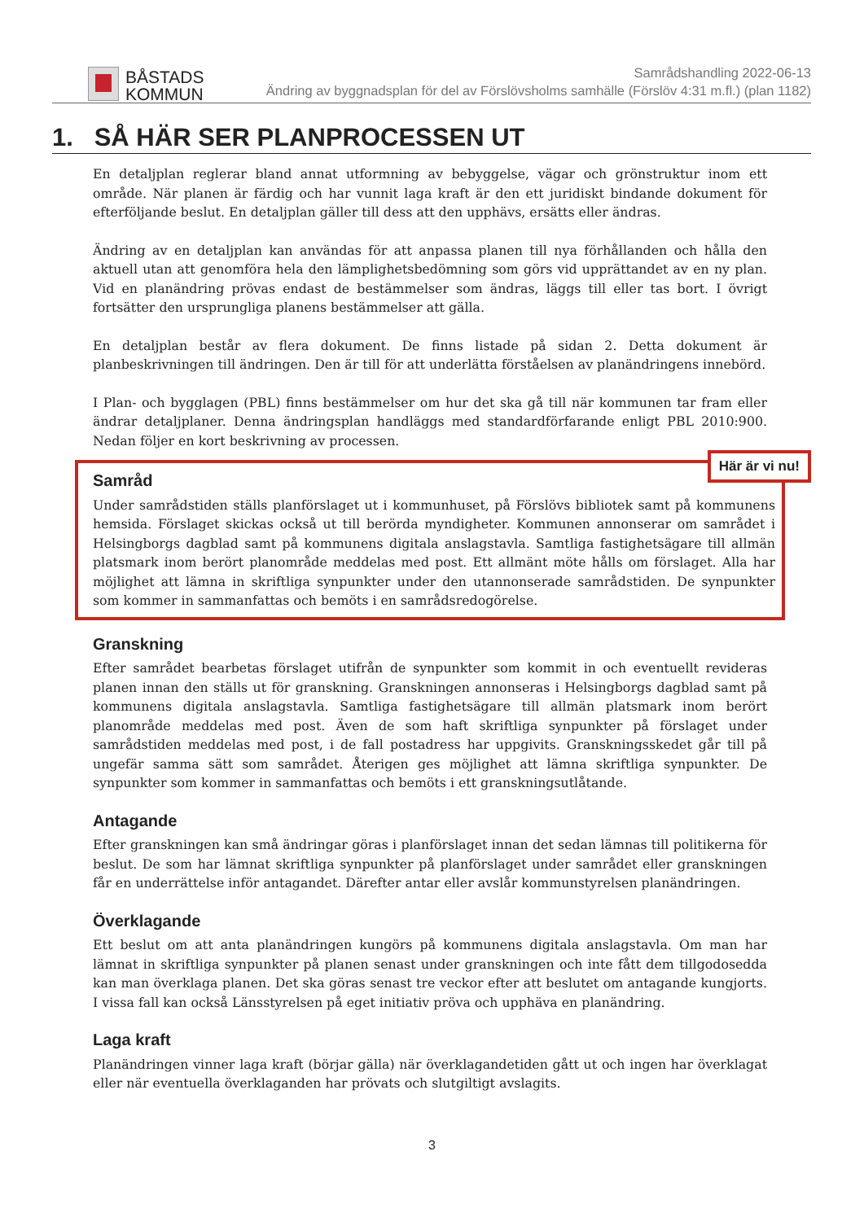BÅSTADS
KOMMUN
Samrådshandling 2022-06-13
Ändring av byggnadsplan för del av Förslövsholms samhälle (Förslöv 4:31 m.fl.) (plan 1182)
1. SÅ HÄR SER PLANPROCESSEN UT
En detaljplan reglerar bland annat utformning av bebyggelse, vägar och grönstruktur inom ett område. När planen är färdig och har vunnit laga kraft är den ett juridiskt bindande dokument för efterföljande beslut. En detaljplan gäller till dess att den upphävs, ersätts eller ändras.
Ändring av en detaljplan kan användas för att anpassa planen till nya förhållanden och hålla den aktuell utan att genomföra hela den lämplighetsbedömning som görs vid upprättandet av en ny plan. Vid en planändring prövas endast de bestämmelser som ändras, läggs till eller tas bort. I övrigt fortsätter den ursprungliga planens bestämmelser att gälla.
En detaljplan består av flera dokument. De finns listade på sidan 2. Detta dokument är planbeskrivningen till ändringen. Den är till för att underlätta förståelsen av planändringens innebörd.
I Plan- och bygglagen (PBL) finns bestämmelser om hur det ska gå till när kommunen tar fram eller ändrar detaljplaner. Denna ändringsplan handläggs med standardförfarande enligt PBL 2010:900. Nedan följer en kort beskrivning av processen.
Här är vi nu!
Samråd
Under samrådstiden ställs planförslaget ut i kommunhuset, på Förslövs bibliotek samt på kommunens hemsida. Förslaget skickas också ut till berörda myndigheter. Kommunen annonserar om samrådet i Helsingborgs dagblad samt på kommunens digitala anslagstavla. Samtliga fastighetsägare till allmän platsmark inom berört planområde meddelas med post. Ett allmänt möte hålls om förslaget. Alla har möjlighet att lämna in skriftliga synpunkter under den utannonserade samrådstiden. De synpunkter som kommer in sammanfattas och bemöts i en samrådsredogörelse.
Granskning
Efter samrådet bearbetas förslaget utifrån de synpunkter som kommit in och eventuellt revideras planen innan den ställs ut för granskning. Granskningen annonseras i Helsingborgs dagblad samt på kommunens digitala anslagstavla. Samtliga fastighetsägare till allmän platsmark inom berört planområde meddelas med post. Även de som haft skriftliga synpunkter på förslaget under samrådstiden meddelas med post, i de fall postadress har uppgivits. Granskningsskedet går till på ungefär samma sätt som samrådet. Återigen ges möjlighet att lämna skriftliga synpunkter. De synpunkter som kommer in sammanfattas och bemöts i ett granskningsutlåtande.
Antagande
Efter granskningen kan små ändringar göras i planförslaget innan det sedan lämnas till politikerna för beslut. De som har lämnat skriftliga synpunkter på planförslaget under samrådet eller granskningen får en underrättelse inför antagandet. Därefter antar eller avslår kommunstyrelsen planändringen.
Överklagande
Ett beslut om att anta planändringen kungörs på kommunens digitala anslagstavla. Om man har lämnat in skriftliga synpunkter på planen senast under granskningen och inte fått dem tillgodosedda kan man överklaga planen. Det ska göras senast tre veckor efter att beslutet om antagande kungjorts. I vissa fall kan också Länsstyrelsen på eget initiativ pröva och upphäva en planändring.
Laga kraft
Planändringen vinner laga kraft (börjar gälla) när överklagandetiden gått ut och ingen har överklagat eller när eventuella överklaganden har prövats och slutgiltigt avslagits.
3